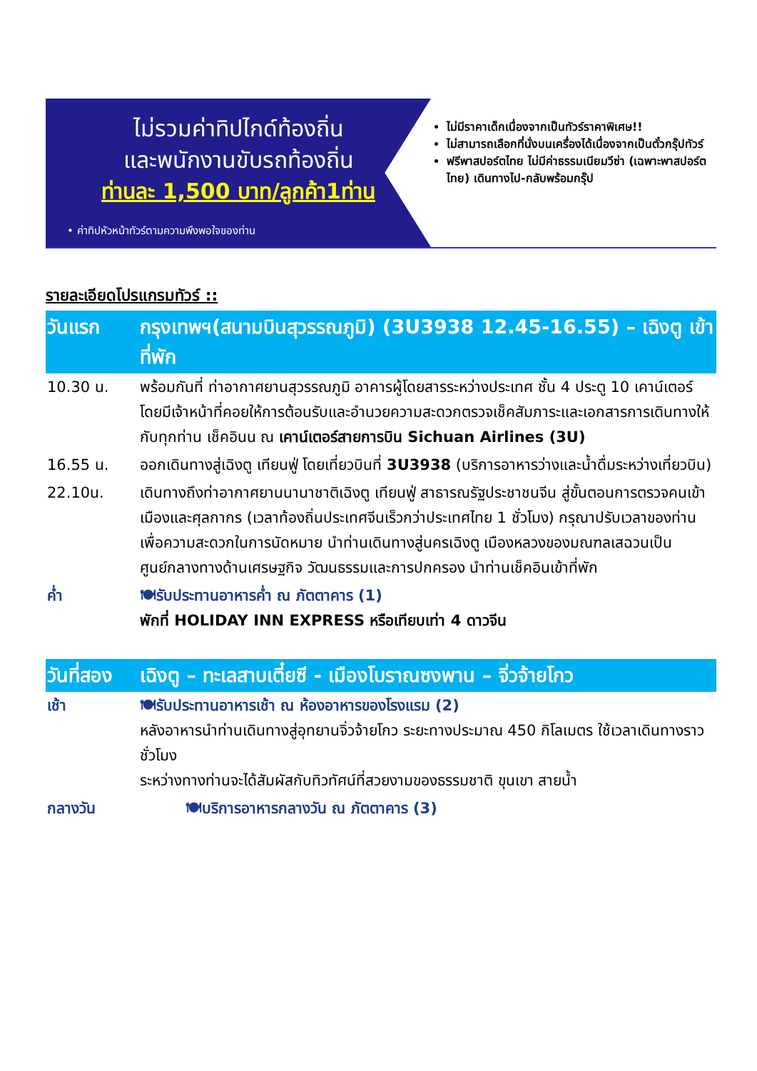ไม่รวมค่าทิปไกด์ท้องถิ่น
และพนักงานขับรถท้องถิ่น
ท่านละ 1,500 บาท/ลูกค้า1ท่าน
• ค่าทิปหัวหน้าทัวร์ตามความพึงพอใจของท่าน
ไม่มีราคาเด็กเนื่องจากเป็นทัวร์ราคาพิเศษ!!
ไม่สามารถเลือกที่นั่งบนเครื่องได้เนื่องจากเป็นตั๋วกรุ๊ปทัวร์
ฟรีพาสปอร์ตไทย ไม่มีค่าธรรมเนียมวีซ่า (เฉพาะพาสปอร์ตไทย) เดินทางไป-กลับพร้อมกรุ๊ป
รายละเอียดโปรแกรมทัวร์ ::
| วันแรก | กรุงเทพฯ(สนามบินสุวรรณภูมิ) (3U3938 12.45-16.55) – เฉิงตู เข้าที่พัก |
| 10.30 น. | พร้อมกันที่ ท่าอากาศยานสุวรรณภูมิ อาคารผู้โดยสารระหว่างประเทศ ชั้น 4 ประตู 10 เคาน์เตอร์ โดยมีเจ้าหน้าที่คอยให้การต้อนรับและอำนวยความสะดวกตรวจเช็คสัมภาระและเอกสารการเดินทางให้กับทุกท่าน เช็คอินน ณ เคาน์เตอร์สายการบิน Sichuan Airlines (3U) |
| 16.55 น. | ออกเดินทางสู่เฉิงตู เทียนฟู่ โดยเที่ยวบินที่ 3U3938 (บริการอาหารว่างและน้ำดื่มระหว่างเที่ยวบิน) |
| 22.10น. | เดินทางถึงท่าอากาศยานนานาชาติเฉิงตู เทียนฟู่ สาธารณรัฐประชาชนจีน สู่ขั้นตอนการตรวจคนเข้าเมืองและศุลกากร (เวลาท้องถิ่นประเทศจีนเร็วกว่าประเทศไทย 1 ชั่วโมง) กรุณาปรับเวลาของท่านเพื่อความสะดวกในการนัดหมาย นำท่านเดินทางสู่นครเฉิงตู เมืองหลวงของมณฑลเสฉวนเป็นศูนย์กลางทางด้านเศรษฐกิจ วัฒนธรรมและการปกครอง นำท่านเช็คอินเข้าที่พัก |
| ค่ำ | 🍽รับประทานอาหารค่ำ ณ ภัตตาคาร (1) พักที่ HOLIDAY INN EXPRESS หรือเทียบเท่า 4 ดาวจีน |
| วันที่สอง | เฉิงตู – ทะเลสาบเตี๋ยซี - เมืองโบราณซงพาน – จิ่วจ้ายโกว |
| เช้า | 🍽รับประทานอาหารเช้า ณ ห้องอาหารของโรงแรม (2) หลังอาหารนำท่านเดินทางสู่อุทยานจิ่วจ้ายโกว ระยะทางประมาณ 450 กิโลเมตร ใช้เวลาเดินทางราวชั่วโมง ระหว่างทางท่านจะได้สัมผัสกับทิวทัศน์ที่สวยงามของธรรมชาติ ขุนเขา สายน้ำ |
| กลางวัน | 🍽บริการอาหารกลางวัน ณ ภัตตาคาร (3) |